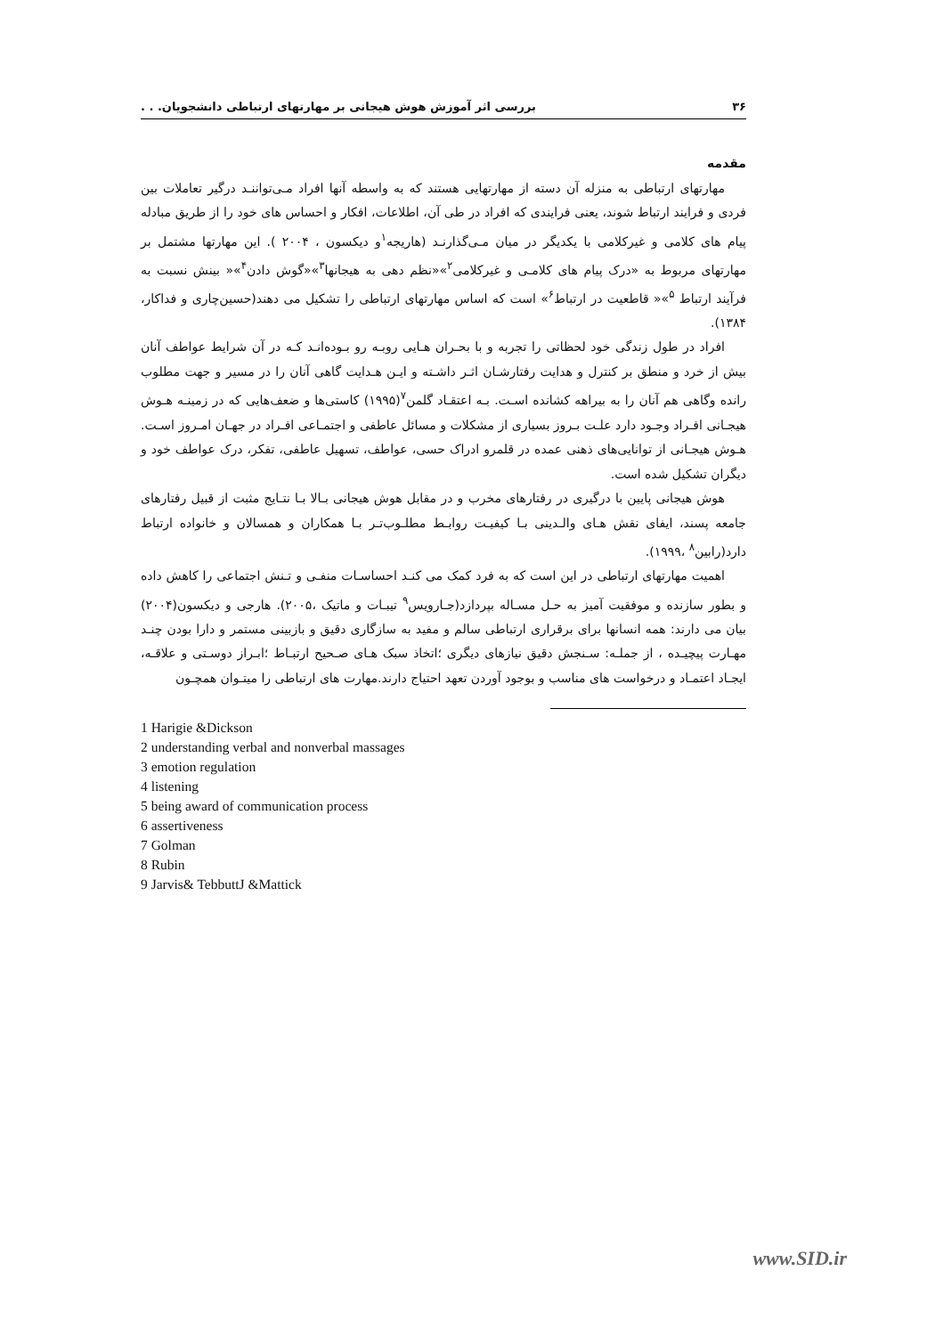۳۶ بررسی اثر آموزش هوش هیجانی بر مهارتهای ارتباطی دانشجویان. . .
مقدمه
مهارتهای ارتباطی به منزله آن دسته از مهارتهایی هستند که به واسطه آنها افراد مـی‌تواننـد درگیر تعاملات بین فردی و فرایند ارتباط شوند، یعنی فرایندی که افراد در طی آن، اطلاعات، افکار و احساس های خود را از طریق مبادله پیام های کلامی و غیرکلامی با یکدیگر در میان مـی‌گذارنـد (هاریجه<sup>۱</sup>و دیکسون ، ۲۰۰۴ ). این مهارتها مشتمل بر مهارتهای مربوط به «درک پیام های کلامـی و غیرکلامی<sup>۲</sup>»«نظم دهی به هیجانها<sup>۳</sup>»«گوش دادن<sup>۴</sup>»« بینش نسبت به فرآیند ارتباط <sup>۵</sup>»« قاطعیت در ارتباط<sup>۶</sup>» است که اساس مهارتهای ارتباطی را تشکیل می دهند(حسین‌چاری و فداکار، ۱۳۸۴).
افراد در طول زندگی خود لحظاتی را تجربه و با بحـران هـایی روبـه رو بـوده‌انـد کـه در آن شرایط عواطف آنان بیش از خرد و منطق بر کنترل و هدایت رفتارشـان اثـر داشـته و ایـن هـدایت گاهی آنان را در مسیر و جهت مطلوب رانده وگاهی هم آنان را به بیراهه کشانده اسـت. بـه اعتقـاد گلمن<sup>۷</sup>(۱۹۹۵) کاستی‌ها و ضعف‌هایی که در زمینـه هـوش هیجـانی افـراد وجـود دارد علـت بـروز بسیاری از مشکلات و مسائل عاطفی و اجتمـاعی افـراد در جهـان امـروز اسـت. هـوش هیجـانی از توانایی‌های ذهنی عمده در قلمرو ادراک حسی، عواطف، تسهیل عاطفی، تفکر، درک عواطف خود و دیگران تشکیل شده است.
هوش هیجانی پایین با درگیری در رفتارهای مخرب و در مقابل هوش هیجانی بـالا بـا نتـایج مثبت از قبیل رفتارهای جامعه پسند، ایفای نقش هـای والـدینی بـا کیفیـت روابـط مطلـوب‌تـر بـا همکاران و همسالان و خانواده ارتباط دارد(رابین<sup>۸</sup> ،۱۹۹۹).
اهمیت مهارتهای ارتباطی در این است که به فرد کمک می کنـد احساسـات منفـی و تـنش اجتماعی را کاهش داده و بطور سازنده و موفقیت آمیز به حـل مسـاله بپردازد(جـارویس<sup>۹</sup> تیبـات و ماتیک ،۲۰۰۵). هارجی و دیکسون(۲۰۰۴) بیان می دارند: همه انسانها برای برقراری ارتباطی سالم و مفید به سازگاری دقیق و بازبینی مستمر و دارا بودن چنـد مهـارت پیچیـده ، از جملـه: سـنجش دقیق نیازهای دیگری ؛اتخاذ سبک هـای صـحیح ارتبـاط ؛ابـراز دوسـتی و علاقـه، ایجـاد اعتمـاد و درخواست های مناسب و بوجود آوردن تعهد احتیاج دارند.مهارت های ارتباطی را میتـوان همچـون
1 Harigie &Dickson
2 understanding verbal and nonverbal massages
3 emotion regulation
4 listening
5 being award of communication process
6 assertiveness
7 Golman
8 Rubin
9 Jarvis& TebbuttJ &Mattick
www.SID.ir